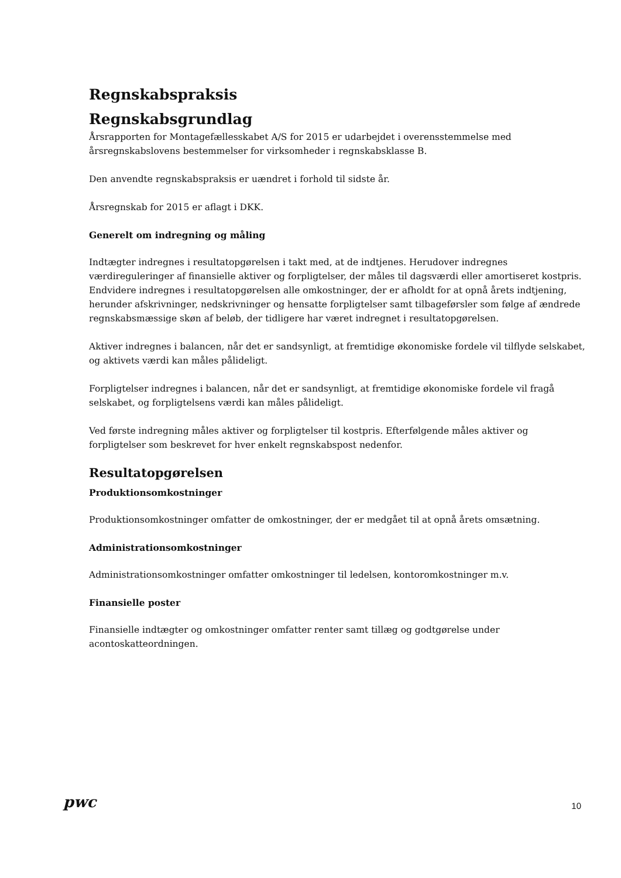Regnskabspraksis
Regnskabsgrundlag
Årsrapporten for Montagefællesskabet A/S for 2015 er udarbejdet i overensstemmelse med årsregnskabslovens bestemmelser for virksomheder i regnskabsklasse B.
Den anvendte regnskabspraksis er uændret i forhold til sidste år.
Årsregnskab for 2015 er aflagt i DKK.
Generelt om indregning og måling
Indtægter indregnes i resultatopgørelsen i takt med, at de indtjenes. Herudover indregnes værdireguleringer af finansielle aktiver og forpligtelser, der måles til dagsværdi eller amortiseret kostpris. Endvidere indregnes i resultatopgørelsen alle omkostninger, der er afholdt for at opnå årets indtjening, herunder afskrivninger, nedskrivninger og hensatte forpligtelser samt tilbageførsler som følge af ændrede regnskabsmæssige skøn af beløb, der tidligere har været indregnet i resultatopgørelsen.
Aktiver indregnes i balancen, når det er sandsynligt, at fremtidige økonomiske fordele vil tilflyde selskabet, og aktivets værdi kan måles pålideligt.
Forpligtelser indregnes i balancen, når det er sandsynligt, at fremtidige økonomiske fordele vil fragå selskabet, og forpligtelsens værdi kan måles pålideligt.
Ved første indregning måles aktiver og forpligtelser til kostpris. Efterfølgende måles aktiver og forpligtelser som beskrevet for hver enkelt regnskabspost nedenfor.
Resultatopgørelsen
Produktionsomkostninger
Produktionsomkostninger omfatter de omkostninger, der er medgået til at opnå årets omsætning.
Administrationsomkostninger
Administrationsomkostninger omfatter omkostninger til ledelsen, kontoromkostninger m.v.
Finansielle poster
Finansielle indtægter og omkostninger omfatter renter samt tillæg og godtgørelse under acontoskatteordningen.
pwc 10